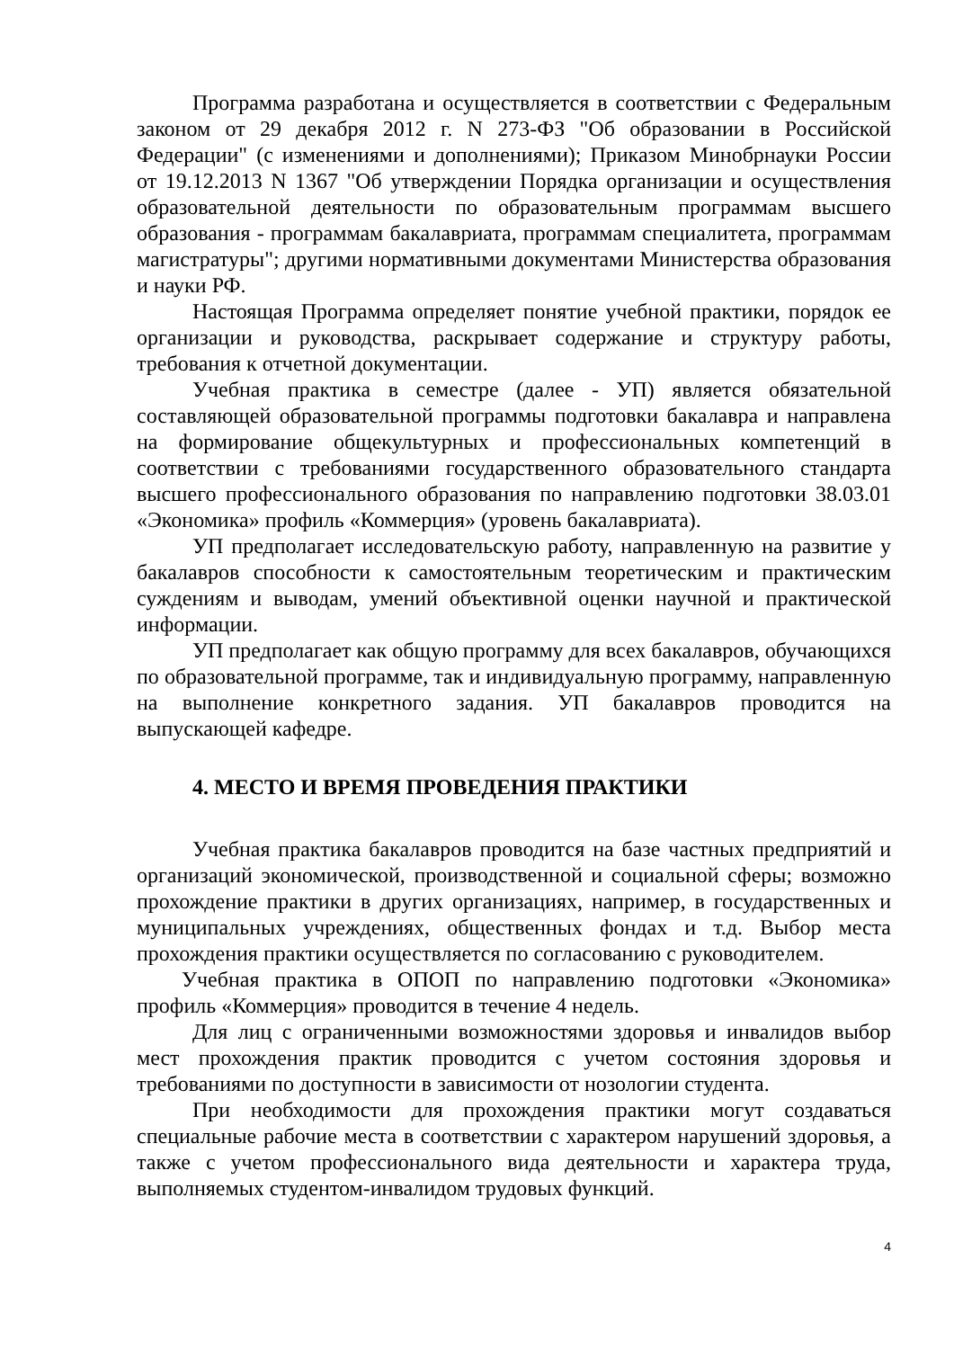Программа разработана и осуществляется в соответствии с Федеральным законом от 29 декабря 2012 г. N 273-ФЗ "Об образовании в Российской Федерации" (с изменениями и дополнениями); Приказом Минобрнауки России от 19.12.2013 N 1367 "Об утверждении Порядка организации и осуществления образовательной деятельности по образовательным программам высшего образования - программам бакалавриата, программам специалитета, программам магистратуры"; другими нормативными документами Министерства образования и науки РФ.
Настоящая Программа определяет понятие учебной практики, порядок ее организации и руководства, раскрывает содержание и структуру работы, требования к отчетной документации.
Учебная практика в семестре (далее - УП) является обязательной составляющей образовательной программы подготовки бакалавра и направлена на формирование общекультурных и профессиональных компетенций в соответствии с требованиями государственного образовательного стандарта высшего профессионального образования по направлению подготовки 38.03.01 «Экономика» профиль «Коммерция» (уровень бакалавриата).
УП предполагает исследовательскую работу, направленную на развитие у бакалавров способности к самостоятельным теоретическим и практическим суждениям и выводам, умений объективной оценки научной и практической информации.
УП предполагает как общую программу для всех бакалавров, обучающихся по образовательной программе, так и индивидуальную программу, направленную на выполнение конкретного задания. УП бакалавров проводится на выпускающей кафедре.
4. МЕСТО И ВРЕМЯ ПРОВЕДЕНИЯ ПРАКТИКИ
Учебная практика бакалавров проводится на базе частных предприятий и организаций экономической, производственной и социальной сферы; возможно прохождение практики в других организациях, например, в государственных и муниципальных учреждениях, общественных фондах и т.д. Выбор места прохождения практики осуществляется по согласованию с руководителем.
Учебная практика в ОПОП по направлению подготовки «Экономика» профиль «Коммерция» проводится в течение 4 недель.
Для лиц с ограниченными возможностями здоровья и инвалидов выбор мест прохождения практик проводится с учетом состояния здоровья и требованиями по доступности в зависимости от нозологии студента.
При необходимости для прохождения практики могут создаваться специальные рабочие места в соответствии с характером нарушений здоровья, а также с учетом профессионального вида деятельности и характера труда, выполняемых студентом-инвалидом трудовых функций.
4